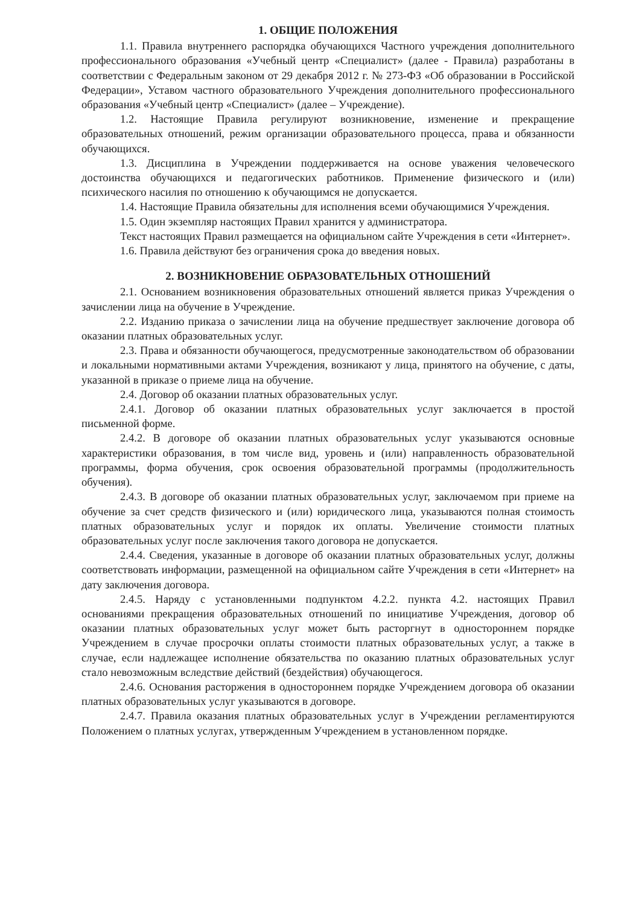1. ОБЩИЕ ПОЛОЖЕНИЯ
1.1. Правила внутреннего распорядка обучающихся Частного учреждения дополнительного профессионального образования «Учебный центр «Специалист» (далее - Правила) разработаны в соответствии с Федеральным законом от 29 декабря 2012 г. № 273-ФЗ «Об образовании в Российской Федерации», Уставом частного образовательного Учреждения дополнительного профессионального образования «Учебный центр «Специалист» (далее – Учреждение).
1.2. Настоящие Правила регулируют возникновение, изменение и прекращение образовательных отношений, режим организации образовательного процесса, права и обязанности обучающихся.
1.3. Дисциплина в Учреждении поддерживается на основе уважения человеческого достоинства обучающихся и педагогических работников. Применение физического и (или) психического насилия по отношению к обучающимся не допускается.
1.4. Настоящие Правила обязательны для исполнения всеми обучающимися Учреждения.
1.5. Один экземпляр настоящих Правил хранится у администратора.
Текст настоящих Правил размещается на официальном сайте Учреждения в сети «Интернет».
1.6. Правила действуют без ограничения срока до введения новых.
2. ВОЗНИКНОВЕНИЕ ОБРАЗОВАТЕЛЬНЫХ ОТНОШЕНИЙ
2.1. Основанием возникновения образовательных отношений является приказ Учреждения о зачислении лица на обучение в Учреждение.
2.2. Изданию приказа о зачислении лица на обучение предшествует заключение договора об оказании платных образовательных услуг.
2.3. Права и обязанности обучающегося, предусмотренные законодательством об образовании и локальными нормативными актами Учреждения, возникают у лица, принятого на обучение, с даты, указанной в приказе о приеме лица на обучение.
2.4. Договор об оказании платных образовательных услуг.
2.4.1. Договор об оказании платных образовательных услуг заключается в простой письменной форме.
2.4.2. В договоре об оказании платных образовательных услуг указываются основные характеристики образования, в том числе вид, уровень и (или) направленность образовательной программы, форма обучения, срок освоения образовательной программы (продолжительность обучения).
2.4.3. В договоре об оказании платных образовательных услуг, заключаемом при приеме на обучение за счет средств физического и (или) юридического лица, указываются полная стоимость платных образовательных услуг и порядок их оплаты. Увеличение стоимости платных образовательных услуг после заключения такого договора не допускается.
2.4.4. Сведения, указанные в договоре об оказании платных образовательных услуг, должны соответствовать информации, размещенной на официальном сайте Учреждения в сети «Интернет» на дату заключения договора.
2.4.5. Наряду с установленными подпунктом 4.2.2. пункта 4.2. настоящих Правил основаниями прекращения образовательных отношений по инициативе Учреждения, договор об оказании платных образовательных услуг может быть расторгнут в одностороннем порядке Учреждением в случае просрочки оплаты стоимости платных образовательных услуг, а также в случае, если надлежащее исполнение обязательства по оказанию платных образовательных услуг стало невозможным вследствие действий (бездействия) обучающегося.
2.4.6. Основания расторжения в одностороннем порядке Учреждением договора об оказании платных образовательных услуг указываются в договоре.
2.4.7. Правила оказания платных образовательных услуг в Учреждении регламентируются Положением о платных услугах, утвержденным Учреждением в установленном порядке.